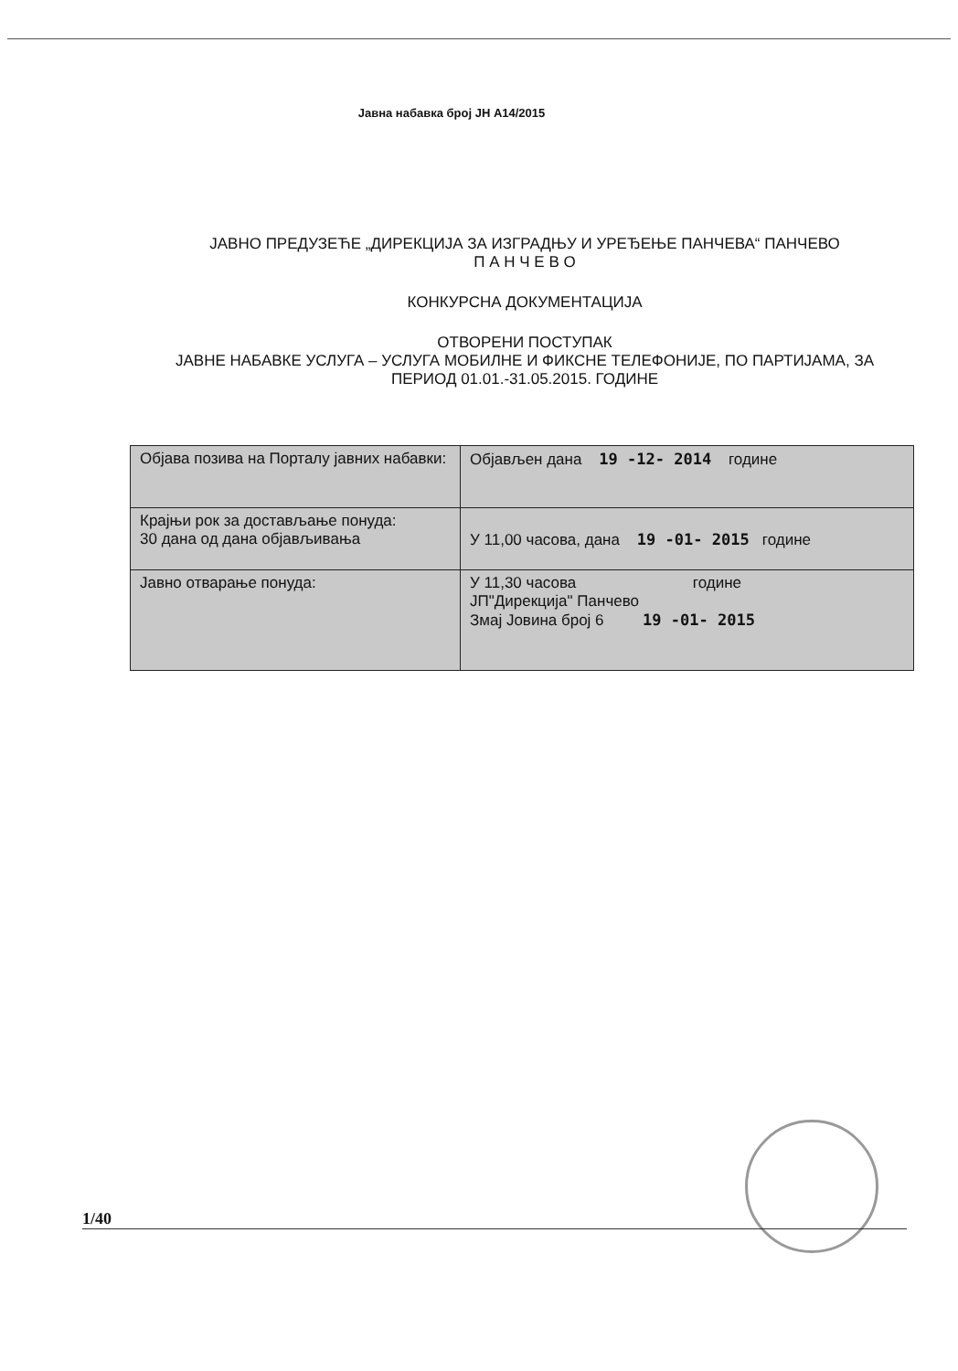Јавна набавка број ЈН А14/2015
ЈАВНО ПРЕДУЗЕЋЕ „ДИРЕКЦИЈА ЗА ИЗГРАДЊУ И УРЕЂЕЊЕ ПАНЧЕВА“ ПАНЧЕВО
П А Н Ч Е В О
КОНКУРСНА ДОКУМЕНТАЦИЈА
ОТВОРЕНИ ПОСТУПАК
ЈАВНЕ НАБАВКЕ УСЛУГА – УСЛУГА МОБИЛНЕ И ФИКСНЕ ТЕЛЕФОНИЈЕ, ПО ПАРТИЈАМА, ЗА ПЕРИОД 01.01.-31.05.2015. ГОДИНЕ
| Објава позива на Порталу јавних набавки: | Објављен дана 19 -12- 2014 године |
| Крајњи рок за достављање понуда: 30 дана од дана објављивања | У 11,00 часова, дана 19 -01- 2015 године |
| Јавно отварање понуда: | У 11,30 часова године ЈП"Дирекција" Панчево Змај Јовина број 6 19 -01- 2015 |
1/40